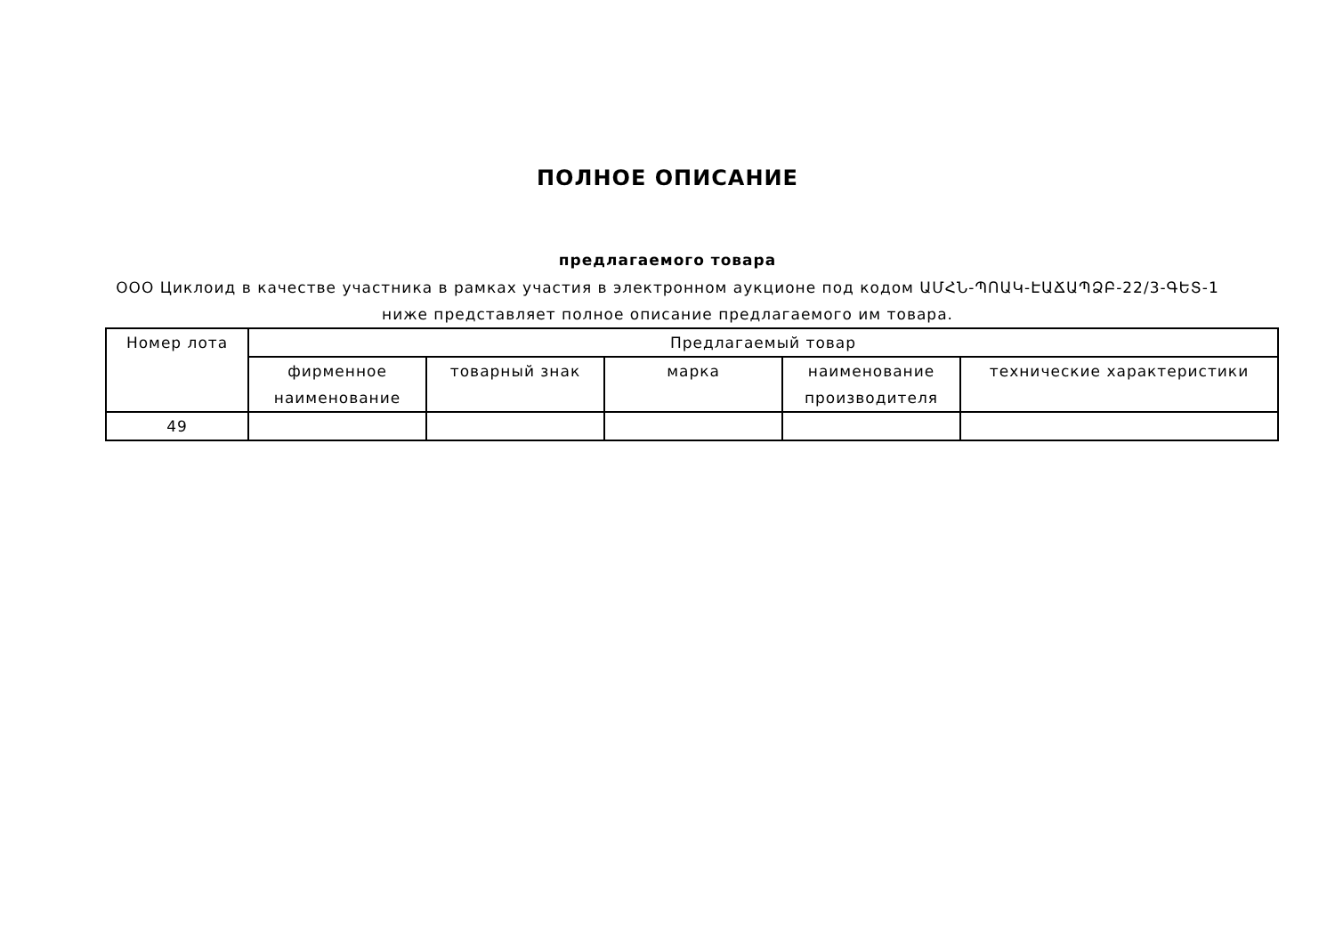ПОЛНОЕ ОПИСАНИЕ
предлагаемого товара
ООО Циклоид в качестве участника в рамках участия в электронном аукционе под кодом ԱՄՀՆ-ՊՈԱԿ-ԷԱՃԱՊՁԲ-22/3-ԳԵՏ-1 ниже представляет полное описание предлагаемого им товара.
| Номер лота | Предлагаемый товар | | | | |
| --- | --- | --- | --- | --- | --- |
| | фирменное наименование | товарный знак | марка | наименование производителя | технические характеристики |
| 49 | | | | | |